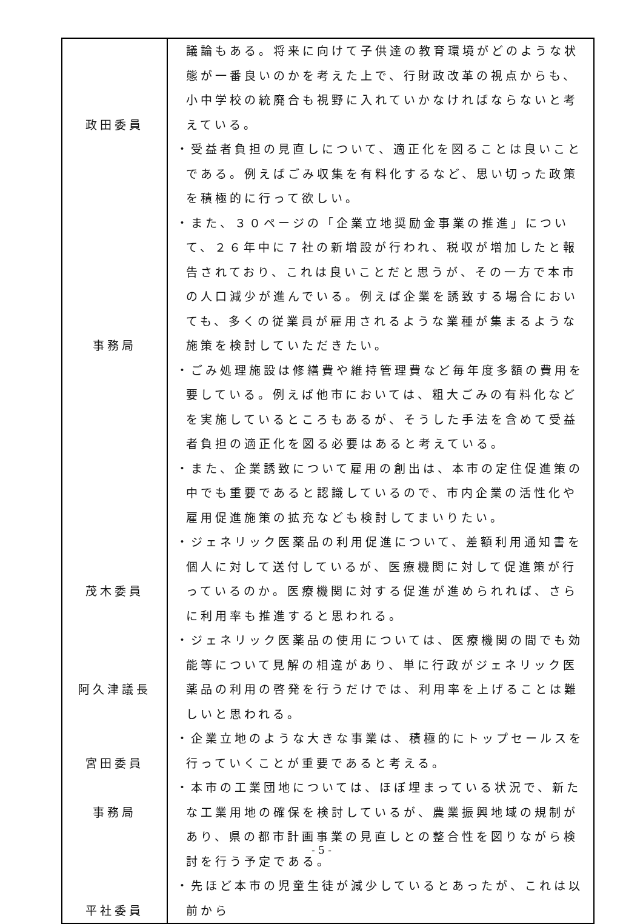| 政田委員 事務局 茂木委員 阿久津議長 宮田委員 事務局 平社委員 | 議論もある。将来に向けて子供達の教育環境がどのような状態が一番良いのかを考えた上で、行財政改革の視点からも、小中学校の統廃合も視野に入れていかなければならないと考えている。 ・受益者負担の見直しについて、適正化を図ることは良いことである。例えばごみ収集を有料化するなど、思い切った政策を積極的に行って欲しい。 ・また、３０ページの「企業立地奨励金事業の推進」について、２６年中に７社の新増設が行われ、税収が増加したと報告されており、これは良いことだと思うが、その一方で本市の人口減少が進んでいる。例えば企業を誘致する場合においても、多くの従業員が雇用されるような業種が集まるような施策を検討していただきたい。 ・ごみ処理施設は修繕費や維持管理費など毎年度多額の費用を要している。例えば他市においては、粗大ごみの有料化などを実施しているところもあるが、そうした手法を含めて受益者負担の適正化を図る必要はあると考えている。 ・また、企業誘致について雇用の創出は、本市の定住促進策の中でも重要であると認識しているので、市内企業の活性化や雇用促進施策の拡充なども検討してまいりたい。 ・ジェネリック医薬品の利用促進について、差額利用通知書を個人に対して送付しているが、医療機関に対して促進策が行っているのか。医療機関に対する促進が進められれば、さらに利用率も推進すると思われる。 ・ジェネリック医薬品の使用については、医療機関の間でも効能等について見解の相違があり、単に行政がジェネリック医薬品の利用の啓発を行うだけでは、利用率を上げることは難しいと思われる。 ・企業立地のような大きな事業は、積極的にトップセールスを行っていくことが重要であると考える。 ・本市の工業団地については、ほぼ埋まっている状況で、新たな工業用地の確保を検討しているが、農業振興地域の規制があり、県の都市計画事業の見直しとの整合性を図りながら検討を行う予定である。 ・先ほど本市の児童生徒が減少しているとあったが、これは以前から |
- 5 -